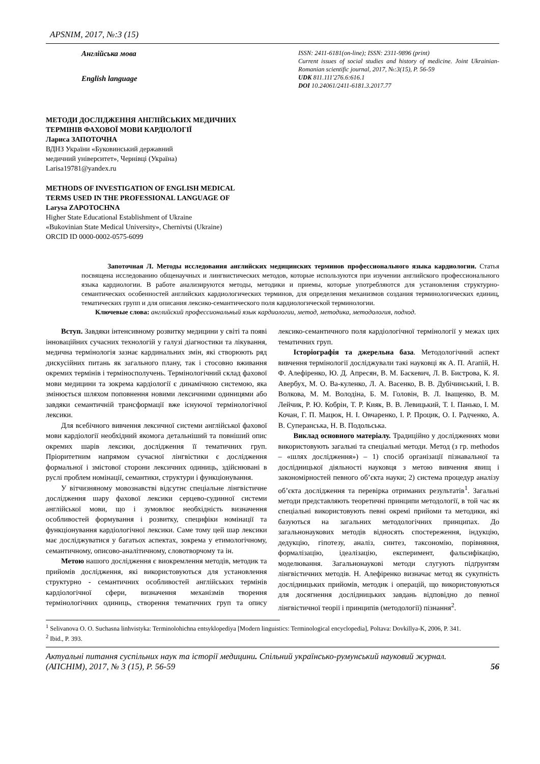APSNIM, 2017, №:3 (15)
Англійська мова
English language
ISSN: 2411-6181(on-line); ISSN: 2311-9896 (print)
Current issues of social studies and history of medicine. Joint Ukrainian-Romanian scientific journal, 2017, №:3(15), P. 56-59
UDK 811.111'276.6:616.1
DOI 10.24061/2411-6181.3.2017.77
МЕТОДИ ДОСЛІДЖЕННЯ АНГЛІЙСЬКИХ МЕДИЧНИХ
ТЕРМІНІВ ФАХОВОЇ МОВИ КАРДІОЛОГІЇ
Лариса ЗАПОТОЧНА
ВДНЗ України «Буковинський державний
медичний університет», Чернівці (Україна)
Larisa19781@yandex.ru
METHODS OF INVESTIGATION OF ENGLISH MEDICAL
TERMS USED IN THE PROFESSIONAL LANGUAGE OF
Larysa ZAPOTOCHNA
Higher State Educational Establishment of Ukraine
«Bukovinian State Medical University», Chernivtsi (Ukraine)
ORCID ID 0000-0002-0575-6099
Запоточная Л. Методы исследования английских медицинских терминов профессионального языка кардиологии. Статья посвящена исследованию общенаучных и лингвистических методов, которые используются при изучении английского профессионального языка кардиологии. В работе анализируются методы, методики и приемы, которые употребляются для установления структурно-семантических особенностей английских кардиологических терминов, для определения механизмов создания терминологических единиц, тематических групп и для описания лексико-семантического поля кардиологической терминологии.
Ключевые слова: английский профессиональный язык кардиологии, метод, методика, методология, подход.
Вступ. Завдяки інтенсивному розвитку медицини у світі та появі інноваційних сучасних технологій у галузі діагностики та лікування, медична термінологія зазнає кардинальних змін, які створюють ряд дискусійних питань як загального плану, так і стосовно вживання окремих термінів і терміносполучень. Термінологічний склад фахової мови медицини та зокрема кардіології є динамічною системою, яка змінюється шляхом поповнення новими лексичними одиницями або завдяки семантичній трансформації вже існуючої термінологічної лексики.
Для всебічного вивчення лексичної системи англійської фахової мови кардіології необхідний якомога детальніший та повніший опис окремих шарів лексики, дослідження її тематичних груп. Пріоритетним напрямом сучасної лінгвістики є дослідження формальної і змістової сторони лексичних одиниць, здійснювані в руслі проблем номінації, семантики, структури і функціонування.
У вітчизняному мовознавстві відсутнє спеціальне лінгвістичне дослідження шару фахової лексики серцево-судинної системи англійської мови, що і зумовлює необхідність визначення особливостей формування і розвитку, специфіки номінації та функціонування кардіологічної лексики. Саме тому цей шар лексики має досліджуватися у багатьох аспектах, зокрема у етимологічному, семантичному, описово-аналітичному, словотворчому та ін.
Метою нашого дослідження є виокремлення методів, методик та прийомів дослідження, які використовуються для установлення структурно - семантичних особливостей англійських термінів кардіологічної сфери, визначення механізмів творення термінологічних одиниць, створення тематичних груп та опису лексико-семантичного поля кардіологічної термінології у межах цих тематичних груп.
Історіографія та джерельна база. Методологічний аспект вивчення термінології досліджували такі науковці як А. П. Агапій, Н. Ф. Алефіренко, Ю. Д. Апресян, В. М. Баскевич, Л. В. Бистрова, К. Я. Авербух, М. О. Ва-куленко, Л. А. Васенко, В. В. Дубічинський, І. В. Волкова, М. М. Володіна, Б. М. Головін, В. Л. Іващенко, В. М. Лейчик, Р. Ю. Кобрін, Т. Р. Кияк, В. В. Левицький, Т. І. Панько, І. М. Кочан, Г. П. Мацюк, Н. І. Овчаренко, І. Р. Процик, О. І. Радченко, А. В. Суперанська, Н. В. Подольська.
Виклад основного матеріалу. Традиційно у дослідженнях мови використовують загальні та спеціальні методи. Метод (з гр. methodos – «шлях дослідження») – 1) спосіб організації пізнавальної та дослідницької діяльності науковця з метою вивчення явищ і закономірностей певного об’єкта науки; 2) система процедур аналізу об’єкта дослідження та перевірка отриманих результатів<sup>1</sup>. Загальні методи представляють теоретичні принципи методології, в той час як спеціальні використовують певні окремі прийоми та методики, які базуються на загальних методологічних принципах. До загальнонаукових методів відносять спостереження, індукцію, дедукцію, гіпотезу, аналіз, синтез, таксономію, порівняння, формалізацію, ідеалізацію, експеримент, фальсифікацію, моделювання. Загальнонаукові методи слугують підґрунтям лінгвістичних методів. Н. Алефіренко визначає метод як сукупність дослідницьких прийомів, методик і операцій, що використовуються для досягнення дослідницьких завдань відповідно до певної лінгвістичної теорії і принципів (методології) пізнання<sup>2</sup>.
<sup>1</sup> Selivanova O. O. Suchasna linhvistyka: Terminolohichna entsyklopediya [Modern linguistics: Terminological encyclopedia], Poltava: Dovkillya-K, 2006, P. 341.
<sup>2</sup> Ibid., P. 393.
Актуальні питання суспільних наук та історії медицини. Спільний українсько-румунський науковий журнал. (АПСНІМ), 2017, № 3 (15), P. 56-59
56